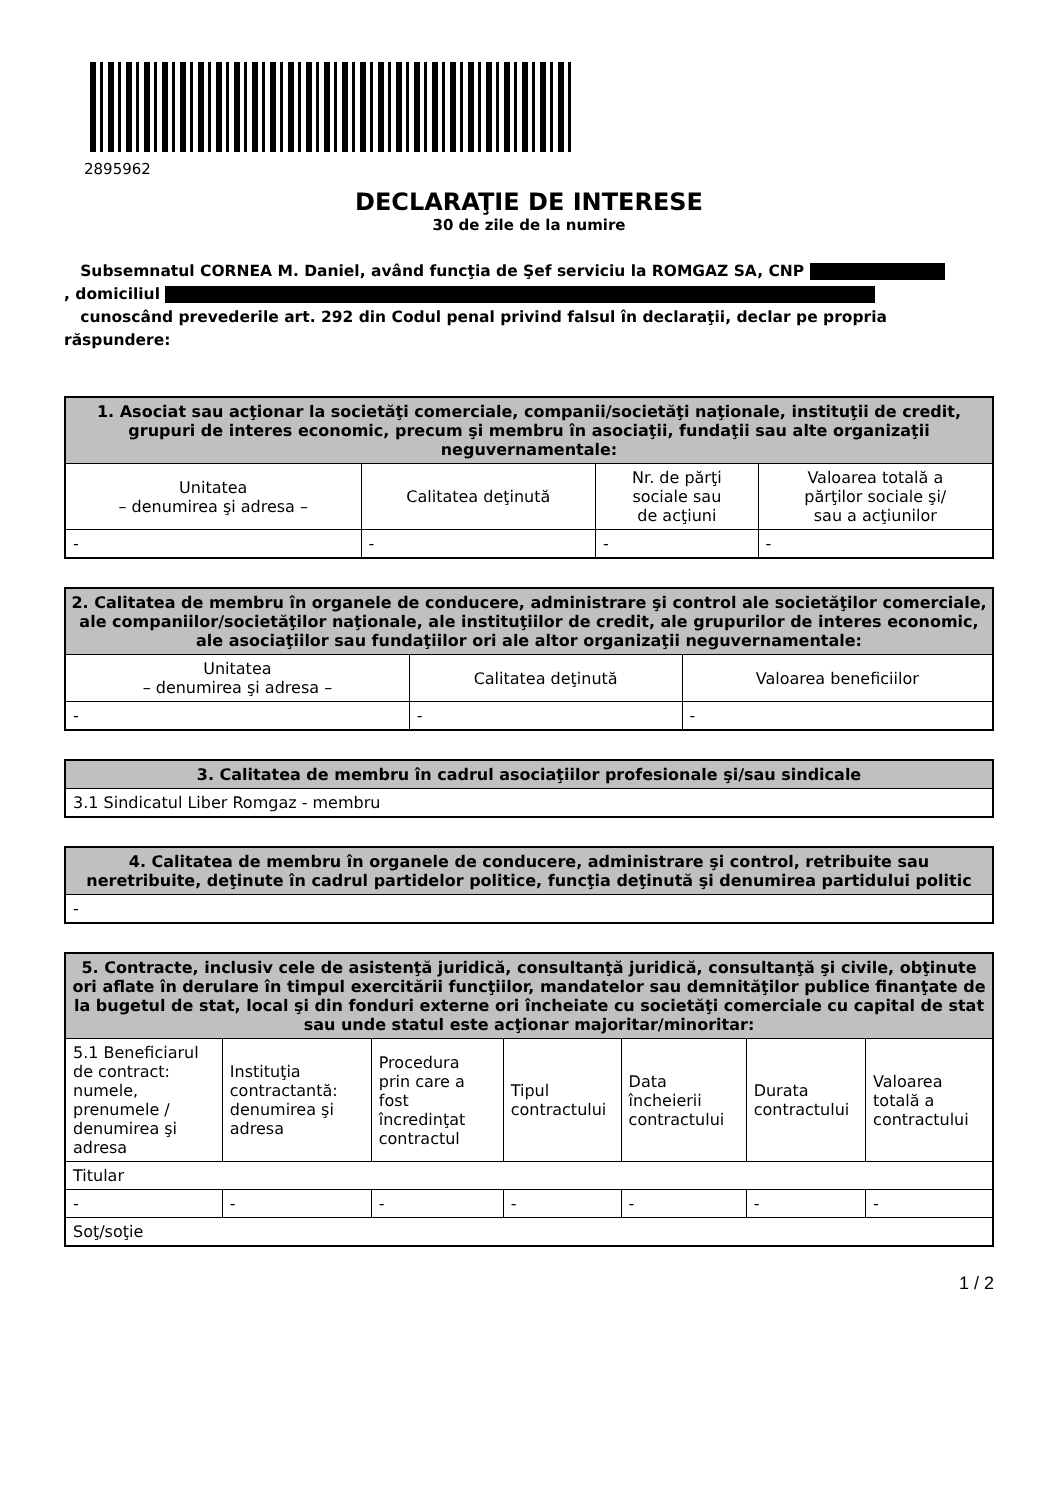2895962
DECLARAŢIE DE INTERESE
30 de zile de la numire
Subsemnatul CORNEA M. Daniel, având funcţia de Şef serviciu la ROMGAZ SA, CNP
, domiciliul
cunoscând prevederile art. 292 din Codul penal privind falsul în declaraţii, declar pe propria răspundere:
| 1. Asociat sau acţionar la societăţi comerciale, companii/societăţi naţionale, instituţii de credit, grupuri de interes economic, precum şi membru în asociaţii, fundaţii sau alte organizaţii neguvernamentale: | | | |
| --- | --- | --- | --- |
| Unitatea – denumirea şi adresa – | Calitatea deţinută | Nr. de părţi sociale sau de acţiuni | Valoarea totală a părţilor sociale şi/ sau a acţiunilor |
| - | - | - | - |
| 2. Calitatea de membru în organele de conducere, administrare şi control ale societăţilor comerciale, ale companiilor/societăţilor naţionale, ale instituţiilor de credit, ale grupurilor de interes economic, ale asociaţiilor sau fundaţiilor ori ale altor organizaţii neguvernamentale: | | |
| --- | --- | --- |
| Unitatea – denumirea şi adresa – | Calitatea deţinută | Valoarea beneficiilor |
| - | - | - |
| 3. Calitatea de membru în cadrul asociaţiilor profesionale şi/sau sindicale |
| --- |
| 3.1 Sindicatul Liber Romgaz - membru |
| 4. Calitatea de membru în organele de conducere, administrare şi control, retribuite sau neretribuite, deţinute în cadrul partidelor politice, funcţia deţinută şi denumirea partidului politic |
| --- |
| - |
| 5. Contracte, inclusiv cele de asistenţă juridică, consultanţă juridică, consultanţă şi civile, obţinute ori aflate în derulare în timpul exercitării funcţiilor, mandatelor sau demnităţilor publice finanţate de la bugetul de stat, local şi din fonduri externe ori încheiate cu societăţi comerciale cu capital de stat sau unde statul este acţionar majoritar/minoritar: | | | | | | |
| --- | --- | --- | --- | --- | --- | --- |
| 5.1 Beneficiarul de contract: numele, prenumele / denumirea şi adresa | Instituţia contractantă: denumirea şi adresa | Procedura prin care a fost încredinţat contractul | Tipul contractului | Data încheierii contractului | Durata contractului | Valoarea totală a contractului |
| Titular | | | | | | |
| - | - | - | - | - | - | - |
| Soţ/soţie | | | | | | |
1 / 2